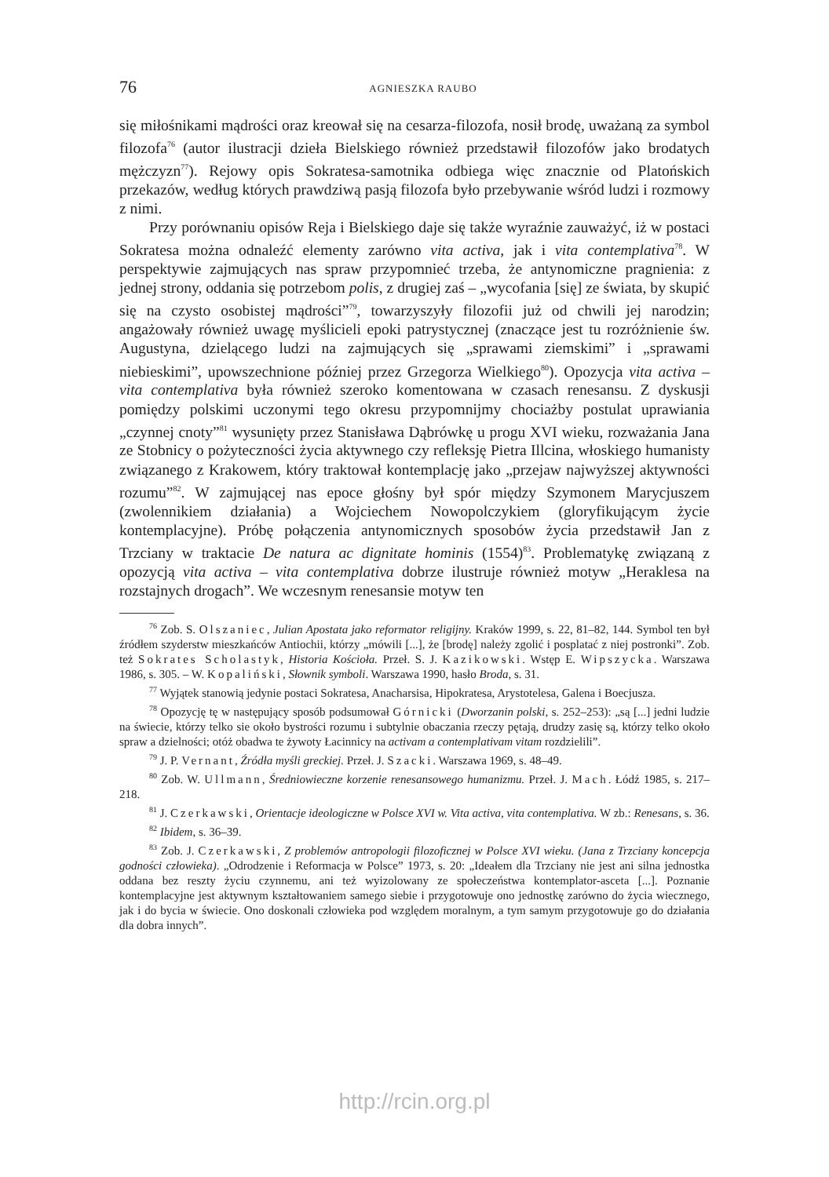76
AGNIESZKA RAUBO
się miłośnikami mądrości oraz kreował się na cesarza-filozofa, nosił brodę, uważaną za symbol filozofa<sup>76</sup> (autor ilustracji dzieła Bielskiego również przedstawił filozofów jako brodatych mężczyzn<sup>77</sup>). Rejowy opis Sokratesa-samotnika odbiega więc znacznie od Platońskich przekazów, według których prawdziwą pasją filozofa było przebywanie wśród ludzi i rozmowy z nimi.
Przy porównaniu opisów Reja i Bielskiego daje się także wyraźnie zauważyć, iż w postaci Sokratesa można odnaleźć elementy zarówno vita activa, jak i vita contemplativa<sup>78</sup>. W perspektywie zajmujących nas spraw przypomnieć trzeba, że antynomiczne pragnienia: z jednej strony, oddania się potrzebom polis, z drugiej zaś – „wycofania [się] ze świata, by skupić się na czysto osobistej mądrości”<sup>79</sup>, towarzyszyły filozofii już od chwili jej narodzin; angażowały również uwagę myślicieli epoki patrystycznej (znaczące jest tu rozróżnienie św. Augustyna, dzielącego ludzi na zajmujących się „sprawami ziemskimi” i „sprawami niebieskimi”, upowszechnione później przez Grzegorza Wielkiego<sup>80</sup>). Opozycja vita activa – vita contemplativa była również szeroko komentowana w czasach renesansu. Z dyskusji pomiędzy polskimi uczonymi tego okresu przypomnijmy chociażby postulat uprawiania „czynnej cnoty”<sup>81</sup> wysunięty przez Stanisława Dąbrówkę u progu XVI wieku, rozważania Jana ze Stobnicy o pożyteczności życia aktywnego czy refleksję Pietra Illcina, włoskiego humanisty związanego z Krakowem, który traktował kontemplację jako „przejaw najwyższej aktywności rozumu”<sup>82</sup>. W zajmującej nas epoce głośny był spór między Szymonem Marycjuszem (zwolennikiem działania) a Wojciechem Nowopolczykiem (gloryfikującym życie kontemplacyjne). Próbę połączenia antynomicznych sposobów życia przedstawił Jan z Trzciany w traktacie De natura ac dignitate hominis (1554)<sup>83</sup>. Problematykę związaną z opozycją vita activa – vita contemplativa dobrze ilustruje również motyw „Heraklesa na rozstajnych drogach”. We wczesnym renesansie motyw ten
<sup>76</sup> Zob. S. Olszaniec, Julian Apostata jako reformator religijny. Kraków 1999, s. 22, 81–82, 144. Symbol ten był źródłem szyderstw mieszkańców Antiochii, którzy „mówili [...], że [brodę] należy zgolić i posplatać z niej postronki”. Zob. też Sokrates Scholastyk, Historia Kościoła. Przeł. S. J. Kazikowski. Wstęp E. Wipszycka. Warszawa 1986, s. 305. – W. Kopaliński, Słownik symboli. Warszawa 1990, hasło Broda, s. 31.
<sup>77</sup> Wyjątek stanowią jedynie postaci Sokratesa, Anacharsisa, Hipokratesa, Arystotelesa, Galena i Boecjusza.
<sup>78</sup> Opozycję tę w następujący sposób podsumował Górnicki (Dworzanin polski, s. 252–253): „są [...] jedni ludzie na świecie, którzy telko sie około bystrości rozumu i subtylnie obaczania rzeczy pętają, drudzy zasię są, którzy telko około spraw a dzielności; otóż obadwa te żywoty Łacinnicy na activam a contemplativam vitam rozdzielili”.
<sup>79</sup> J. P. Vernant, Źródła myśli greckiej. Przeł. J. Szacki. Warszawa 1969, s. 48–49.
<sup>80</sup> Zob. W. Ullmann, Średniowieczne korzenie renesansowego humanizmu. Przeł. J. Mach. Łódź 1985, s. 217–218.
<sup>81</sup> J. Czerkawski, Orientacje ideologiczne w Polsce XVI w. Vita activa, vita contemplativa. W zb.: Renesans, s. 36.
<sup>82</sup> Ibidem, s. 36–39.
<sup>83</sup> Zob. J. Czerkawski, Z problemów antropologii filozoficznej w Polsce XVI wieku. (Jana z Trzciany koncepcja godności człowieka). „Odrodzenie i Reformacja w Polsce” 1973, s. 20: „Ideałem dla Trzciany nie jest ani silna jednostka oddana bez reszty życiu czynnemu, ani też wyizolowany ze społeczeństwa kontemplator-asceta [...]. Poznanie kontemplacyjne jest aktywnym kształtowaniem samego siebie i przygotowuje ono jednostkę zarówno do życia wiecznego, jak i do bycia w świecie. Ono doskonali człowieka pod względem moralnym, a tym samym przygotowuje go do działania dla dobra innych”.
http://rcin.org.pl